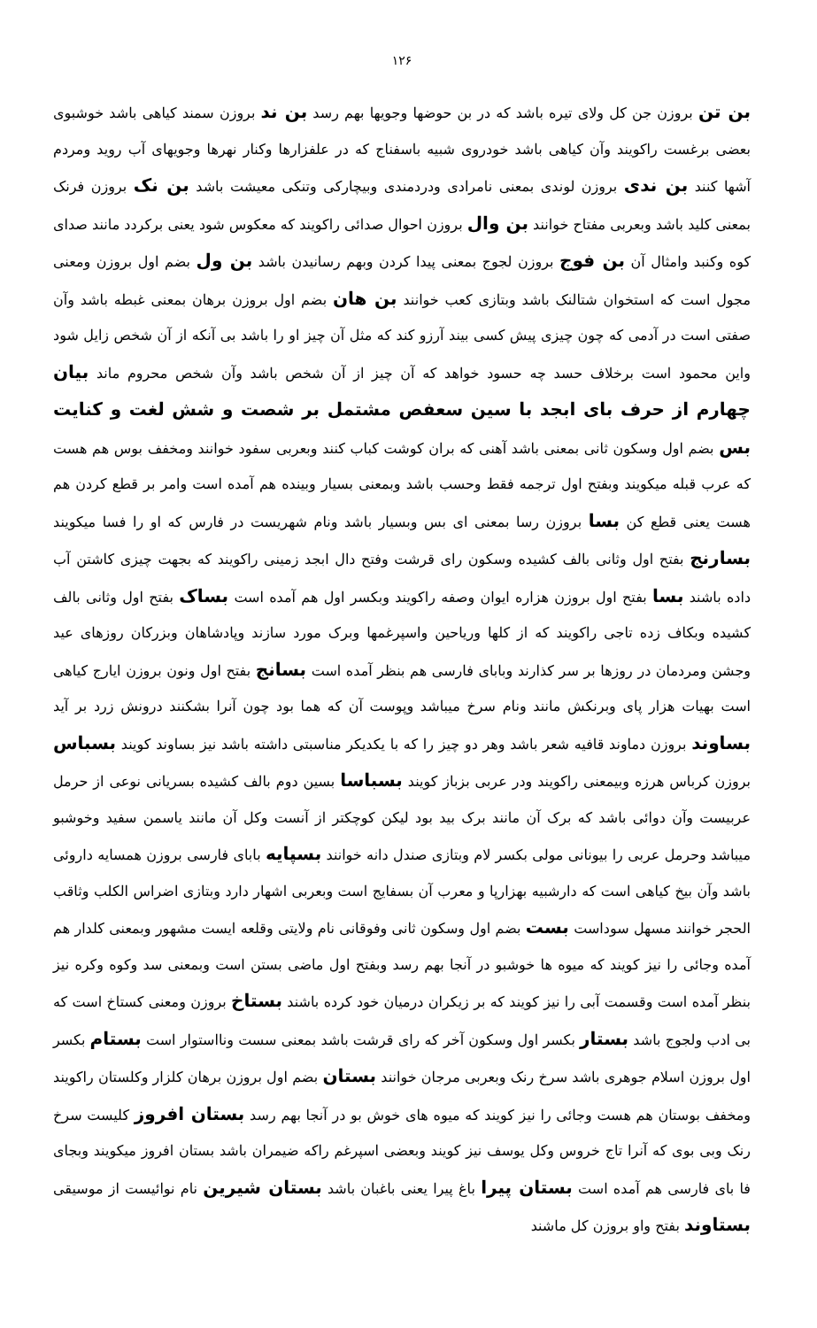۱۲۶
بن تن بروزن جن کل ولای تیره باشد که در بن حوضها وجویها بهم رسد بن ند بروزن سمند کیاهی باشد خوشبوی بعضی برغست راکویند وآن کیاهی باشد خودروی شبیه باسفناج که در علفزارها وکنار نهرها وجویهای آب روید ومردم آشها کنند بن ندی بروزن لوندی بمعنی نامرادی ودردمندی وبیچارکی وتنکی معیشت باشد بن نک بروزن فرنک بمعنی کلید باشد وبعربی مفتاح خوانند بن وال بروزن احوال صدائی راکویند که معکوس شود یعنی برکردد مانند صدای کوه وکنبد وامثال آن بن فوج بروزن لجوج بمعنی پیدا کردن وبهم رسانیدن باشد بن ول بضم اول بروزن ومعنی مجول است که استخوان شتالنک باشد وبتازی کعب خوانند بن هان بضم اول بروزن برهان بمعنی غبطه باشد وآن صفتی است در آدمی که چون چیزی پیش کسی بیند آرزو کند که مثل آن چیز او را باشد بی آنکه از آن شخص زایل شود واین محمود است برخلاف حسد چه حسود خواهد که آن چیز از آن شخص باشد وآن شخص محروم ماند بیان چهارم از حرف بای ابجد با سین سعفص مشتمل بر شصت و شش لغت و کنایت بس بضم اول وسکون ثانی بمعنی باشد آهنی که بران کوشت کباب کنند وبعربی سفود خوانند ومخفف بوس هم هست که عرب قبله میکویند وبفتح اول ترجمه فقط وحسب باشد وبمعنی بسیار وبینده هم آمده است وامر بر قطع کردن هم هست یعنی قطع کن بسا بروزن رسا بمعنی ای بس وبسیار باشد ونام شهریست در فارس که او را فسا میکویند بسارنج بفتح اول وثانی بالف کشیده وسکون رای قرشت وفتح دال ابجد زمینی راکویند که بجهت چیزی کاشتن آب داده باشند بسا بفتح اول بروزن هزاره ایوان وصفه راکویند وبکسر اول هم آمده است بساک بفتح اول وثانی بالف کشیده وبکاف زده تاجی راکویند که از کلها وریاحین واسپرغمها وبرک مورد سازند وپادشاهان وبزرکان روزهای عید وجشن ومردمان در روزها بر سر کذارند وبابای فارسی هم بنظر آمده است بسانج بفتح اول ونون بروزن ایارج کیاهی است بهیات هزار پای وبرنکش مانند ونام سرخ میباشد وپوست آن که هما بود چون آنرا بشکنند درونش زرد بر آید بساوند بروزن دماوند قافیه شعر باشد وهر دو چیز را که با یکدیکر مناسبتی داشته باشد نیز بساوند کویند بسباس بروزن کرباس هرزه وبیمعنی راکویند ودر عربی بزباز کویند بسباسا بسین دوم بالف کشیده بسریانی نوعی از حرمل عربیست وآن دوائی باشد که برک آن مانند برک بید بود لیکن کوچکتر از آنست وکل آن مانند یاسمن سفید وخوشبو میباشد وحرمل عربی را بیونانی مولی بکسر لام وبتازی صندل دانه خوانند بسپایه بابای فارسی بروزن همسایه داروئی باشد وآن بیخ کیاهی است که دارشبیه بهزارپا و معرب آن بسفایج است وبعربی اشهار دارد وبتازی اضراس الکلب وثاقب الحجر خوانند مسهل سوداست بست بضم اول وسکون ثانی وفوقانی نام ولایتی وقلعه ایست مشهور وبمعنی کلدار هم آمده وجائی را نیز کویند که میوه ها خوشبو در آنجا بهم رسد وبفتح اول ماضی بستن است وبمعنی سد وکوه وکره نیز بنظر آمده است وقسمت آبی را نیز کویند که بر زیکران درمیان خود کرده باشند بستاخ بروزن ومعنی کستاخ است که بی ادب ولجوج باشد بستار بکسر اول وسکون آخر که رای قرشت باشد بمعنی سست ونااستوار است بستام بکسر اول بروزن اسلام جوهری باشد سرخ رنک وبعربی مرجان خوانند بستان بضم اول بروزن برهان کلزار وکلستان راکویند ومخفف بوستان هم هست وجائی را نیز کویند که میوه های خوش بو در آنجا بهم رسد بستان افروز کلیست سرخ رنک وبی بوی که آنرا تاج خروس وکل یوسف نیز کویند وبعضی اسپرغم راکه ضیمران باشد بستان افروز میکویند وبجای فا بای فارسی هم آمده است بستان پیرا باغ پیرا یعنی باغبان باشد بستان شیرین نام نوائیست از موسیقی بستاوند بفتح واو بروزن کل ماشند